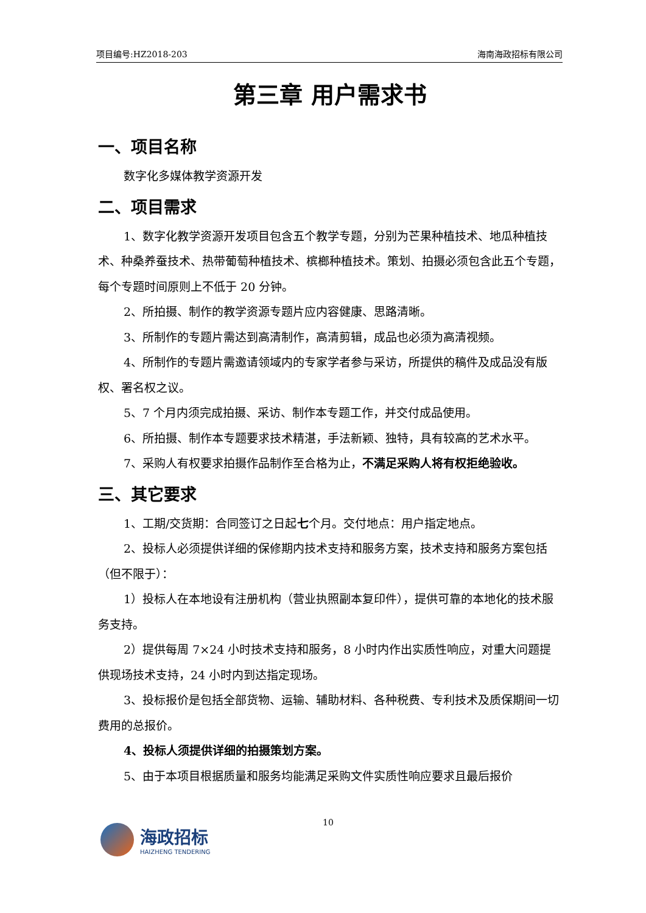项目编号:HZ2018-203 海南海政招标有限公司
第三章 用户需求书
一、项目名称
数字化多媒体教学资源开发
二、项目需求
1、数字化教学资源开发项目包含五个教学专题，分别为芒果种植技术、地瓜种植技术、种桑养蚕技术、热带葡萄种植技术、槟榔种植技术。策划、拍摄必须包含此五个专题，每个专题时间原则上不低于 20 分钟。
2、所拍摄、制作的教学资源专题片应内容健康、思路清晰。
3、所制作的专题片需达到高清制作，高清剪辑，成品也必须为高清视频。
4、所制作的专题片需邀请领域内的专家学者参与采访，所提供的稿件及成品没有版权、署名权之议。
5、7 个月内须完成拍摄、采访、制作本专题工作，并交付成品使用。
6、所拍摄、制作本专题要求技术精湛，手法新颖、独特，具有较高的艺术水平。
7、采购人有权要求拍摄作品制作至合格为止，不满足采购人将有权拒绝验收。
三、其它要求
1、工期/交货期：合同签订之日起七个月。交付地点：用户指定地点。
2、投标人必须提供详细的保修期内技术支持和服务方案，技术支持和服务方案包括（但不限于）：
1）投标人在本地设有注册机构（营业执照副本复印件），提供可靠的本地化的技术服务支持。
2）提供每周 7×24 小时技术支持和服务，8 小时内作出实质性响应，对重大问题提供现场技术支持，24 小时内到达指定现场。
3、投标报价是包括全部货物、运输、辅助材料、各种税费、专利技术及质保期间一切费用的总报价。
4、投标人须提供详细的拍摄策划方案。
5、由于本项目根据质量和服务均能满足采购文件实质性响应要求且最后报价
10
海政招标
HAIZHENG TENDERING